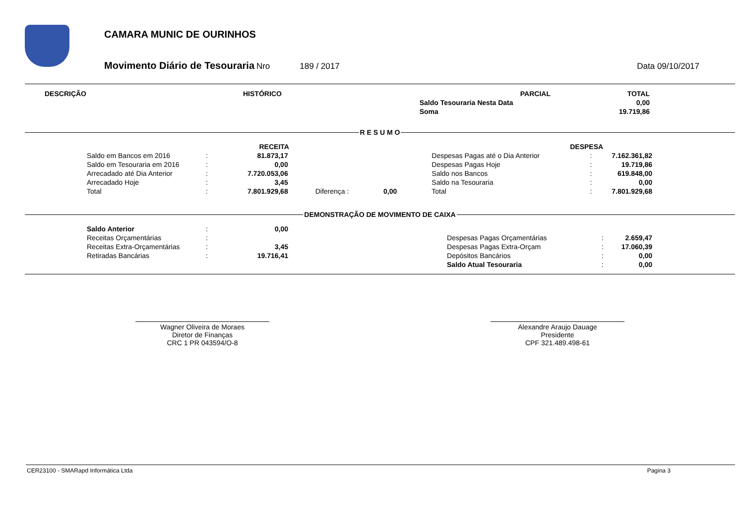CAMARA MUNIC DE OURINHOS
Movimento Diário de Tesouraria Nro 189 / 2017 Data 09/10/2017
| DESCRIÇÃO | HISTÓRICO | PARCIAL | TOTAL |
| --- | --- | --- | --- |
| | | Saldo Tesouraria Nesta Data | 0,00 |
| | | Soma | 19.719,86 |
R E S U M O
| RECEITA | | | | | | DESPESA | | |
| --- | --- | --- | --- | --- | --- | --- | --- | --- |
| Saldo em Bancos em 2016 | : | 81.873,17 | | | | Despesas Pagas até o Dia Anterior | : | 7.162.361,82 |
| Saldo em Tesouraria em 2016 | : | 0,00 | | | | Despesas Pagas Hoje | : | 19.719,86 |
| Arrecadado até Dia Anterior | : | 7.720.053,06 | | | | Saldo nos Bancos | : | 619.848,00 |
| Arrecadado Hoje | : | 3,45 | | | | Saldo na Tesouraria | : | 0,00 |
| Total | : | 7.801.929,68 | Diferença : | 0,00 | | Total | : | 7.801.929,68 |
DEMONSTRAÇÃO DE MOVIMENTO DE CAIXA
| Saldo Anterior | : | 0,00 | | | | |
| Receitas Orçamentárias | : | | | Despesas Pagas Orçamentárias | : | 2.659,47 |
| Receitas Extra-Orçamentárias | : | 3,45 | | Despesas Pagas Extra-Orçam | : | 17.060,39 |
| Retiradas Bancárias | : | 19.716,41 | | Depósitos Bancários | : | 0,00 |
| | | | | Saldo Atual Tesouraria | : | 0,00 |
Wagner Oliveira de Moraes
Diretor de Finanças
CRC 1 PR 043594/O-8
Alexandre Araujo Dauage
Presidente
CPF 321.489.498-61
CER23100 - SMARapd Informática Ltda Pagina 3